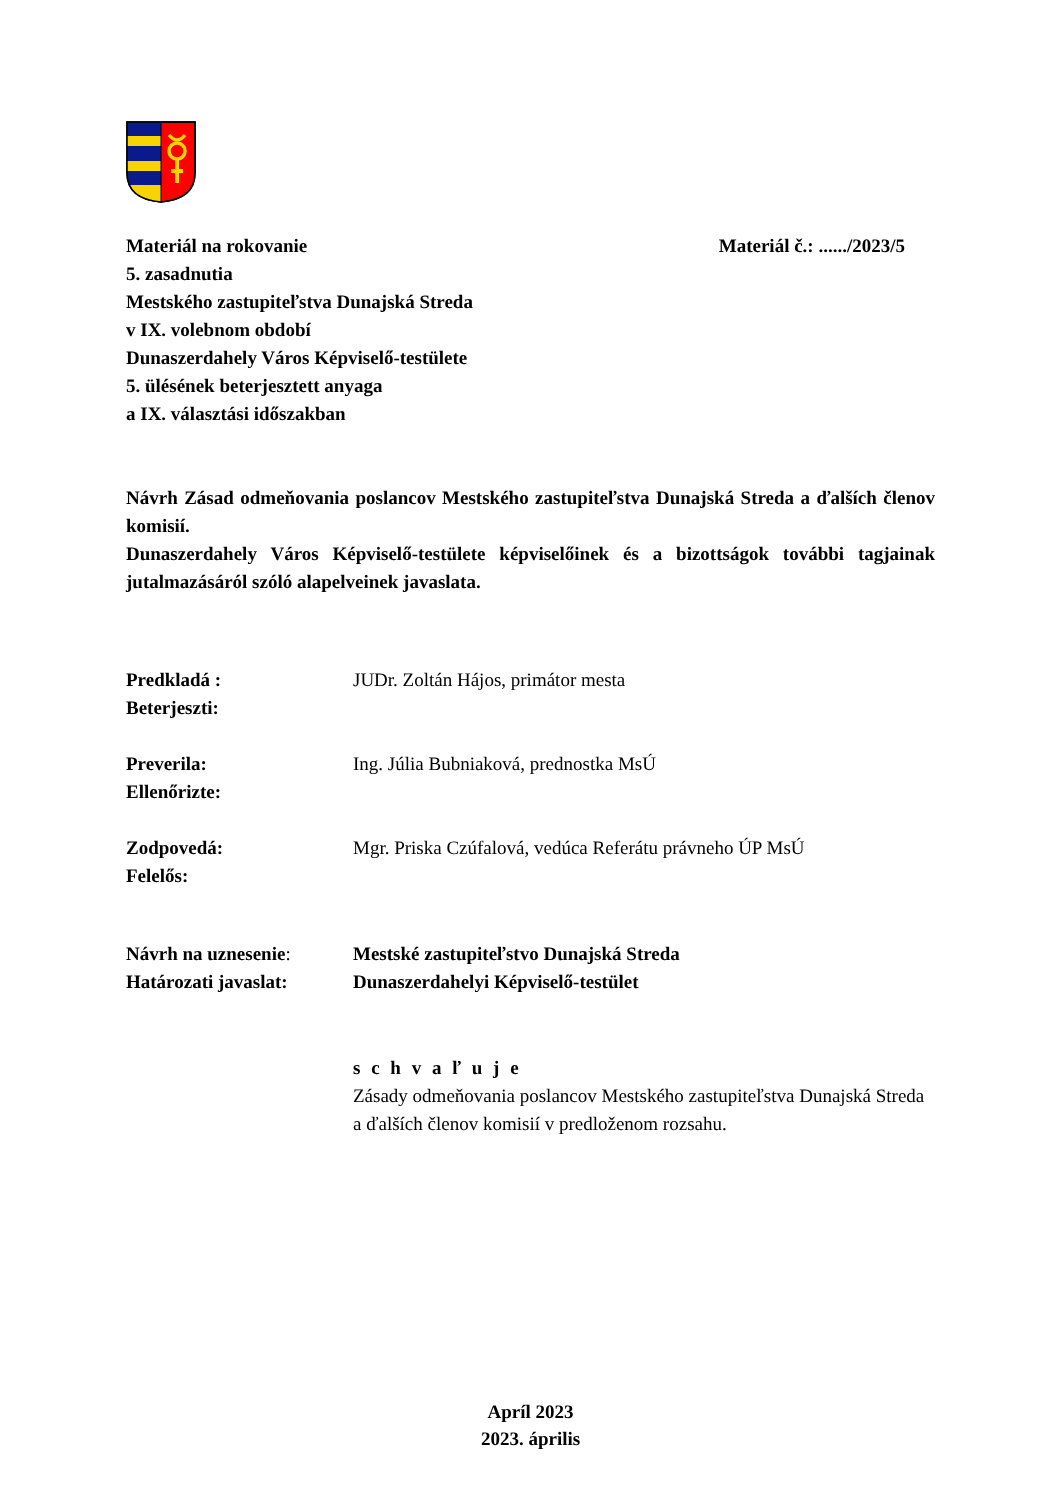Materiál na rokovanie
5. zasadnutia
Mestského zastupiteľstva Dunajská Streda
v IX. volebnom období
Dunaszerdahely Város Képviselő-testülete
5. ülésének beterjesztett anyaga
a IX. választási időszakban
Materiál č.: ....../2023/5
Návrh Zásad odmeňovania poslancov Mestského zastupiteľstva Dunajská Streda a ďalších členov komisií.
Dunaszerdahely Város Képviselő-testülete képviselőinek és a bizottságok további tagjainak jutalmazásáról szóló alapelveinek javaslata.
Predkladá :
Beterjeszti:
JUDr. Zoltán Hájos, primátor mesta
Preverila:
Ellenőrizte:
Ing. Júlia Bubniaková, prednostka MsÚ
Zodpovedá:
Felelős:
Mgr. Priska Czúfalová, vedúca Referátu právneho ÚP MsÚ
Návrh na uznesenie:
Határozati javaslat:
Mestské zastupiteľstvo Dunajská Streda
Dunaszerdahelyi Képviselő-testület
s c h v a ľ u j e
Zásady odmeňovania poslancov Mestského zastupiteľstva Dunajská Streda a ďalších členov komisií v predloženom rozsahu.
Apríl 2023
2023. április